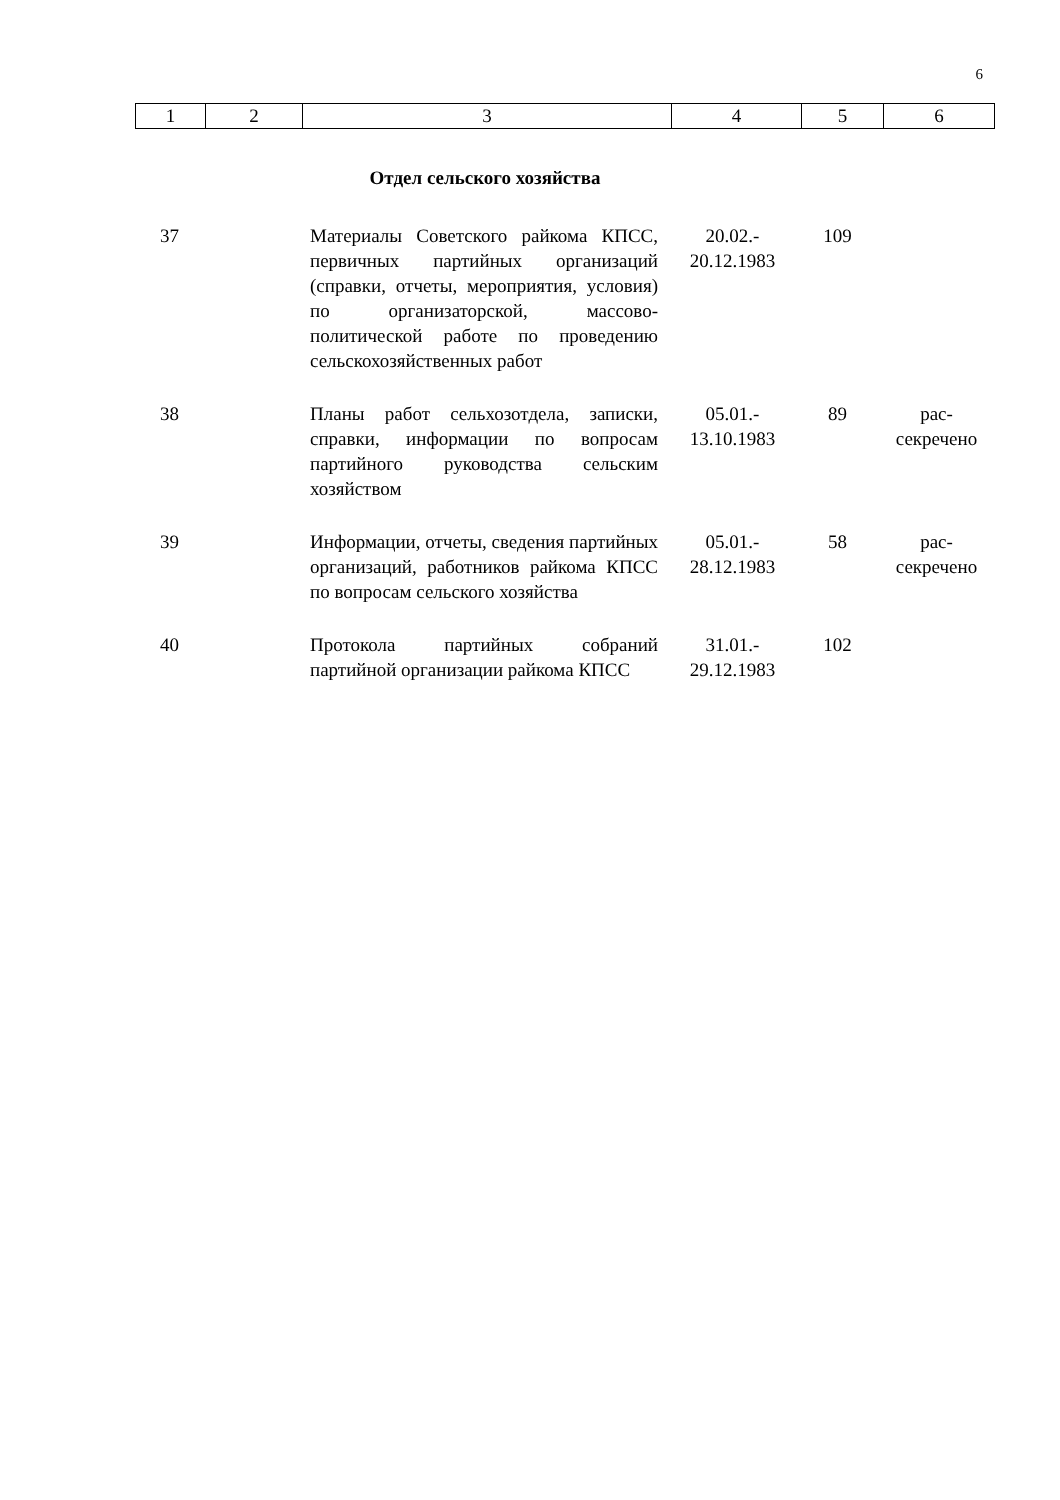6
| 1 | 2 | 3 | 4 | 5 | 6 |
Отдел сельского хозяйства
| 37 | | Материалы Советского райкома КПСС, первичных партийных организаций (справки, отчеты, мероприятия, условия) по организаторской, массово-политической работе по проведению сельскохозяйственных работ | 20.02.- 20.12.1983 | 109 | |
| 38 | | Планы работ сельхозотдела, записки, справки, информации по вопросам партийного руководства сельским хозяйством | 05.01.- 13.10.1983 | 89 | рас- секречено |
| 39 | | Информации, отчеты, сведения партийных организаций, работников райкома КПСС по вопросам сельского хозяйства | 05.01.- 28.12.1983 | 58 | рас- секречено |
| 40 | | Протокола партийных собраний партийной организации райкома КПСС | 31.01.- 29.12.1983 | 102 | |